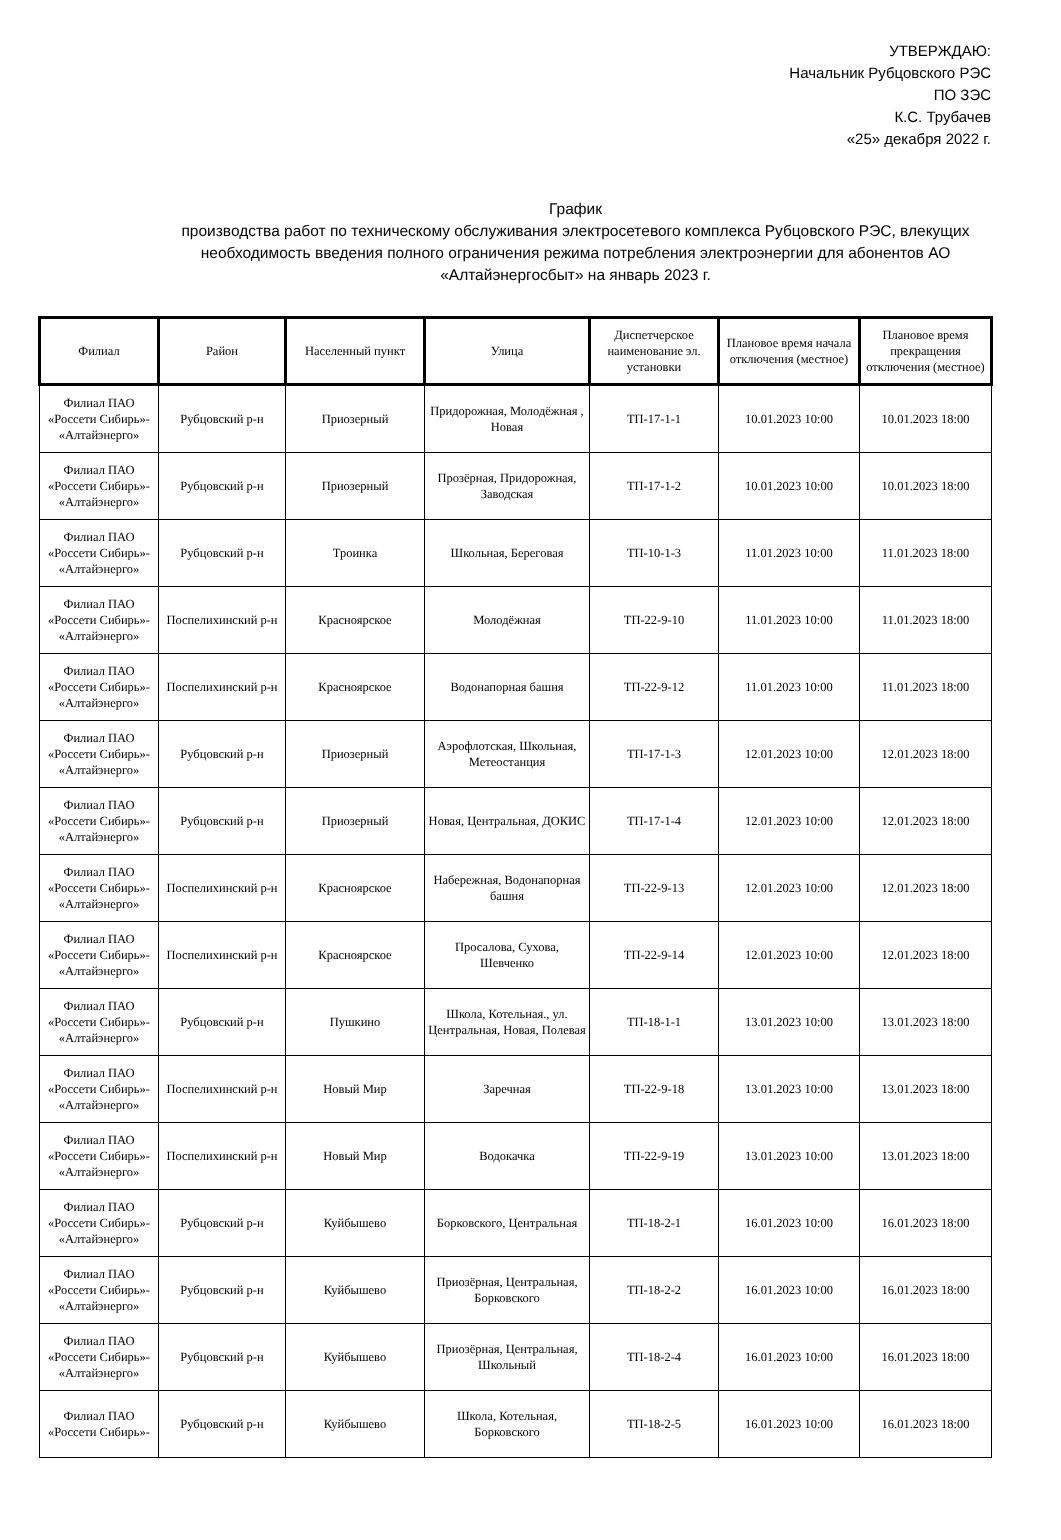УТВЕРЖДАЮ:
Начальник Рубцовского РЭС
ПО ЗЭС
К.С. Трубачев
«25» декабря 2022 г.
График
производства работ по техническому обслуживания электросетевого комплекса Рубцовского РЭС, влекущих необходимость введения полного ограничения режима потребления электроэнергии для абонентов АО «Алтайэнергосбыт» на январь 2023 г.
| Филиал | Район | Населенный пункт | Улица | Диспетчерское наименование эл. установки | Плановое время начала отключения (местное) | Плановое время прекращения отключения (местное) |
| --- | --- | --- | --- | --- | --- | --- |
| Филиал ПАО «Россети Сибирь»- «Алтайэнерго» | Рубцовский р-н | Приозерный | Придорожная, Молодёжная , Новая | ТП-17-1-1 | 10.01.2023 10:00 | 10.01.2023 18:00 |
| Филиал ПАО «Россети Сибирь»- «Алтайэнерго» | Рубцовский р-н | Приозерный | Прозёрная, Придорожная, Заводская | ТП-17-1-2 | 10.01.2023 10:00 | 10.01.2023 18:00 |
| Филиал ПАО «Россети Сибирь»- «Алтайэнерго» | Рубцовский р-н | Троинка | Школьная, Береговая | ТП-10-1-3 | 11.01.2023 10:00 | 11.01.2023 18:00 |
| Филиал ПАО «Россети Сибирь»- «Алтайэнерго» | Поспелихинский р-н | Красноярское | Молодёжная | ТП-22-9-10 | 11.01.2023 10:00 | 11.01.2023 18:00 |
| Филиал ПАО «Россети Сибирь»- «Алтайэнерго» | Поспелихинский р-н | Красноярское | Водонапорная башня | ТП-22-9-12 | 11.01.2023 10:00 | 11.01.2023 18:00 |
| Филиал ПАО «Россети Сибирь»- «Алтайэнерго» | Рубцовский р-н | Приозерный | Аэрофлотская, Школьная, Метеостанция | ТП-17-1-3 | 12.01.2023 10:00 | 12.01.2023 18:00 |
| Филиал ПАО «Россети Сибирь»- «Алтайэнерго» | Рубцовский р-н | Приозерный | Новая, Центральная, ДОКИС | ТП-17-1-4 | 12.01.2023 10:00 | 12.01.2023 18:00 |
| Филиал ПАО «Россети Сибирь»- «Алтайэнерго» | Поспелихинский р-н | Красноярское | Набережная, Водонапорная башня | ТП-22-9-13 | 12.01.2023 10:00 | 12.01.2023 18:00 |
| Филиал ПАО «Россети Сибирь»- «Алтайэнерго» | Поспелихинский р-н | Красноярское | Просалова, Сухова, Шевченко | ТП-22-9-14 | 12.01.2023 10:00 | 12.01.2023 18:00 |
| Филиал ПАО «Россети Сибирь»- «Алтайэнерго» | Рубцовский р-н | Пушкино | Школа, Котельная., ул. Центральная, Новая, Полевая | ТП-18-1-1 | 13.01.2023 10:00 | 13.01.2023 18:00 |
| Филиал ПАО «Россети Сибирь»- «Алтайэнерго» | Поспелихинский р-н | Новый Мир | Заречная | ТП-22-9-18 | 13.01.2023 10:00 | 13.01.2023 18:00 |
| Филиал ПАО «Россети Сибирь»- «Алтайэнерго» | Поспелихинский р-н | Новый Мир | Водокачка | ТП-22-9-19 | 13.01.2023 10:00 | 13.01.2023 18:00 |
| Филиал ПАО «Россети Сибирь»- «Алтайэнерго» | Рубцовский р-н | Куйбышево | Борковского, Центральная | ТП-18-2-1 | 16.01.2023 10:00 | 16.01.2023 18:00 |
| Филиал ПАО «Россети Сибирь»- «Алтайэнерго» | Рубцовский р-н | Куйбышево | Приозёрная, Центральная, Борковского | ТП-18-2-2 | 16.01.2023 10:00 | 16.01.2023 18:00 |
| Филиал ПАО «Россети Сибирь»- «Алтайэнерго» | Рубцовский р-н | Куйбышево | Приозёрная, Центральная, Школьный | ТП-18-2-4 | 16.01.2023 10:00 | 16.01.2023 18:00 |
| Филиал ПАО «Россети Сибирь»- | Рубцовский р-н | Куйбышево | Школа, Котельная, Борковского | ТП-18-2-5 | 16.01.2023 10:00 | 16.01.2023 18:00 |